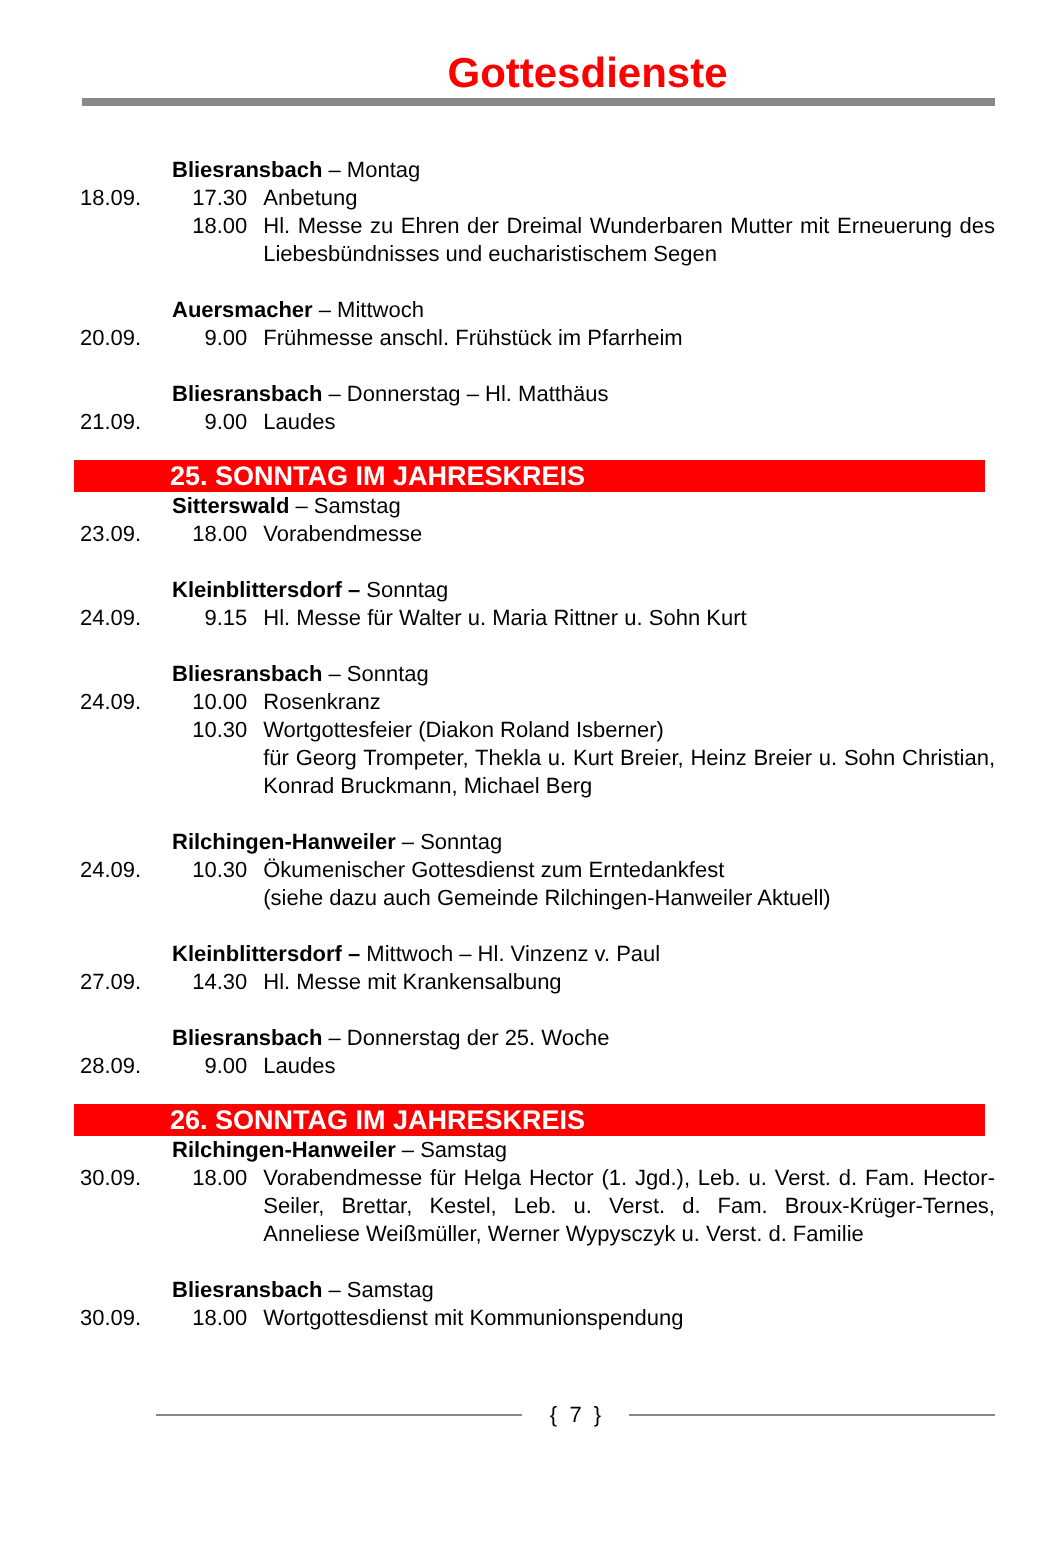Gottesdienste
Bliesransbach – Montag
18.09. 17.30 Anbetung
18.00 Hl. Messe zu Ehren der Dreimal Wunderbaren Mutter mit Erneuerung des Liebesbündnisses und eucharistischem Segen
Auersmacher – Mittwoch
20.09. 9.00 Frühmesse anschl. Frühstück im Pfarrheim
Bliesransbach – Donnerstag – Hl. Matthäus
21.09. 9.00 Laudes
25. SONNTAG IM JAHRESKREIS
Sitterswald – Samstag
23.09. 18.00 Vorabendmesse
Kleinblittersdorf – Sonntag
24.09. 9.15 Hl. Messe für Walter u. Maria Rittner u. Sohn Kurt
Bliesransbach – Sonntag
24.09. 10.00 Rosenkranz
10.30 Wortgottesfeier (Diakon Roland Isberner)
für Georg Trompeter, Thekla u. Kurt Breier, Heinz Breier u. Sohn Christian, Konrad Bruckmann, Michael Berg
Rilchingen-Hanweiler – Sonntag
24.09. 10.30 Ökumenischer Gottesdienst zum Erntedankfest
(siehe dazu auch Gemeinde Rilchingen-Hanweiler Aktuell)
Kleinblittersdorf – Mittwoch – Hl. Vinzenz v. Paul
27.09. 14.30 Hl. Messe mit Krankensalbung
Bliesransbach – Donnerstag der 25. Woche
28.09. 9.00 Laudes
26. SONNTAG IM JAHRESKREIS
Rilchingen-Hanweiler – Samstag
30.09. 18.00 Vorabendmesse für Helga Hector (1. Jgd.), Leb. u. Verst. d. Fam. Hector-Seiler, Brettar, Kestel, Leb. u. Verst. d. Fam. Broux-Krüger-Ternes, Anneliese Weißmüller, Werner Wypysczyk u. Verst. d. Familie
Bliesransbach – Samstag
30.09. 18.00 Wortgottesdienst mit Kommunionspendung
{ 7 }